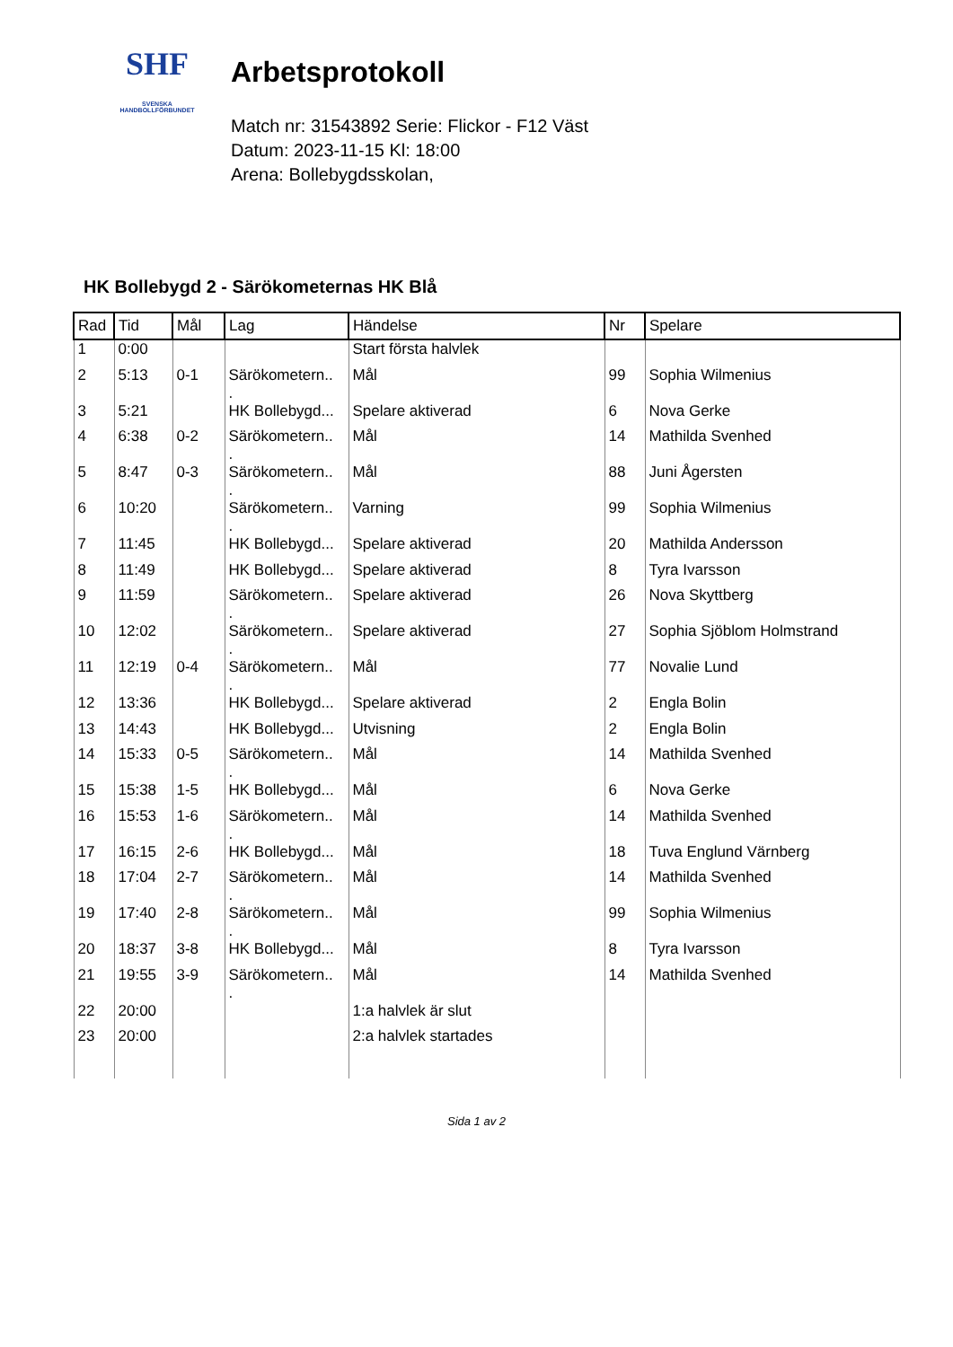SHF
SVENSKA
HANDBOLLFÖRBUNDET
Arbetsprotokoll
Match nr: 31543892 Serie: Flickor - F12 Väst
Datum: 2023-11-15 Kl: 18:00
Arena: Bollebygdsskolan,
HK Bollebygd 2 - Särökometernas HK Blå
| Rad | Tid | Mål | Lag | Händelse | Nr | Spelare |
| --- | --- | --- | --- | --- | --- | --- |
| 1 | 0:00 | | | Start första halvlek | | |
| 2 | 5:13 | 0-1 | Särökometern.. . | Mål | 99 | Sophia Wilmenius |
| 3 | 5:21 | | HK Bollebygd... | Spelare aktiverad | 6 | Nova Gerke |
| 4 | 6:38 | 0-2 | Särökometern.. . | Mål | 14 | Mathilda Svenhed |
| 5 | 8:47 | 0-3 | Särökometern.. . | Mål | 88 | Juni Ågersten |
| 6 | 10:20 | | Särökometern.. . | Varning | 99 | Sophia Wilmenius |
| 7 | 11:45 | | HK Bollebygd... | Spelare aktiverad | 20 | Mathilda Andersson |
| 8 | 11:49 | | HK Bollebygd... | Spelare aktiverad | 8 | Tyra Ivarsson |
| 9 | 11:59 | | Särökometern.. . | Spelare aktiverad | 26 | Nova Skyttberg |
| 10 | 12:02 | | Särökometern.. . | Spelare aktiverad | 27 | Sophia Sjöblom Holmstrand |
| 11 | 12:19 | 0-4 | Särökometern.. . | Mål | 77 | Novalie Lund |
| 12 | 13:36 | | HK Bollebygd... | Spelare aktiverad | 2 | Engla Bolin |
| 13 | 14:43 | | HK Bollebygd... | Utvisning | 2 | Engla Bolin |
| 14 | 15:33 | 0-5 | Särökometern.. . | Mål | 14 | Mathilda Svenhed |
| 15 | 15:38 | 1-5 | HK Bollebygd... | Mål | 6 | Nova Gerke |
| 16 | 15:53 | 1-6 | Särökometern.. . | Mål | 14 | Mathilda Svenhed |
| 17 | 16:15 | 2-6 | HK Bollebygd... | Mål | 18 | Tuva Englund Värnberg |
| 18 | 17:04 | 2-7 | Särökometern.. . | Mål | 14 | Mathilda Svenhed |
| 19 | 17:40 | 2-8 | Särökometern.. . | Mål | 99 | Sophia Wilmenius |
| 20 | 18:37 | 3-8 | HK Bollebygd... | Mål | 8 | Tyra Ivarsson |
| 21 | 19:55 | 3-9 | Särökometern.. . | Mål | 14 | Mathilda Svenhed |
| 22 | 20:00 | | | 1:a halvlek är slut | | |
| 23 | 20:00 | | | 2:a halvlek startades | | |
Sida 1 av 2